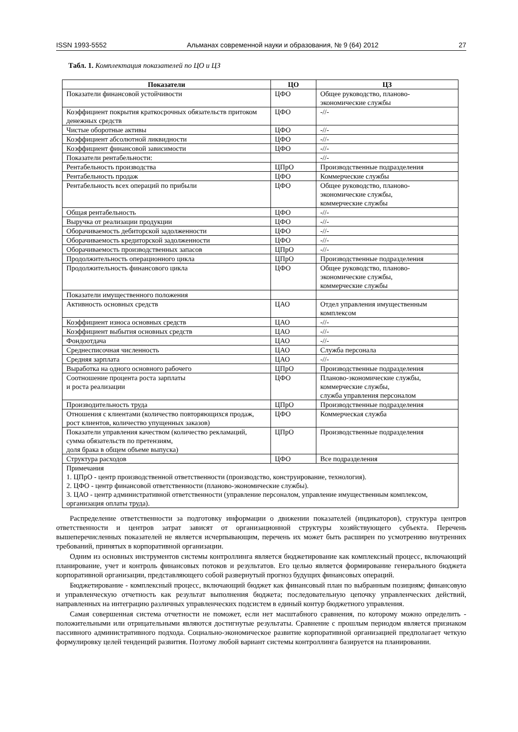ISSN 1993-5552 Альманах современной науки и образования, № 9 (64) 2012 27
Табл. 1. Комплектация показателей по ЦО и ЦЗ
| Показатели | ЦО | ЦЗ |
| --- | --- | --- |
| Показатели финансовой устойчивости | ЦФО | Общее руководство, планово-экономические службы |
| Коэффициент покрытия краткосрочных обязательств притоком денежных средств | ЦФО | -//- |
| Чистые оборотные активы | ЦФО | -//- |
| Коэффициент абсолютной ликвидности | ЦФО | -//- |
| Коэффициент финансовой зависимости | ЦФО | -//- |
| Показатели рентабельности: | | -//- |
| Рентабельность производства | ЦПрО | Производственные подразделения |
| Рентабельность продаж | ЦФО | Коммерческие службы |
| Рентабельность всех операций по прибыли | ЦФО | Общее руководство, планово-экономические службы, коммерческие службы |
| Общая рентабельность | ЦФО | -//- |
| Выручка от реализации продукции | ЦФО | -//- |
| Оборачиваемость дебиторской задолженности | ЦФО | -//- |
| Оборачиваемость кредиторской задолженности | ЦФО | -//- |
| Оборачиваемость производственных запасов | ЦПрО | -//- |
| Продолжительность операционного цикла | ЦПрО | Производственные подразделения |
| Продолжительность финансового цикла | ЦФО | Общее руководство, планово-экономические службы, коммерческие службы |
| Показатели имущественного положения | | |
| Активность основных средств | ЦАО | Отдел управления имущественным комплексом |
| Коэффициент износа основных средств | ЦАО | -//- |
| Коэффициент выбытия основных средств | ЦАО | -//- |
| Фондоотдача | ЦАО | -//- |
| Среднесписочная численность | ЦАО | Служба персонала |
| Средняя зарплата | ЦАО | -//- |
| Выработка на одного основного рабочего | ЦПрО | Производственные подразделения |
| Соотношение процента роста зарплаты и роста реализации | ЦФО | Планово-экономические службы, коммерческие службы, служба управления персоналом |
| Производительность труда | ЦПрО | Производственные подразделения |
| Отношения с клиентами (количество повторяющихся продаж, рост клиентов, количество упущенных заказов) | ЦФО | Коммерческая служба |
| Показатели управления качеством (количество рекламаций, сумма обязательств по претензиям, доля брака в общем объеме выпуска) | ЦПрО | Производственные подразделения |
| Структура расходов | ЦФО | Все подразделения |
| Примечания 1. ЦПрО - центр производственной ответственности (производство, конструирование, технология). 2. ЦФО - центр финансовой ответственности (планово-экономические службы). 3. ЦАО - центр административной ответственности (управление персоналом, управление имущественным комплексом, организация оплаты труда). | | |
Распределение ответственности за подготовку информации о движении показателей (индикаторов), структура центров ответственности и центров затрат зависят от организационной структуры хозяйствующего субъекта. Перечень вышеперечисленных показателей не является исчерпывающим, перечень их может быть расширен по усмотрению внутренних требований, принятых в корпоративной организации.
Одним из основных инструментов системы контроллинга является бюджетирование как комплексный процесс, включающий планирование, учет и контроль финансовых потоков и результатов. Его целью является формирование генерального бюджета корпоративной организации, представляющего собой развернутый прогноз будущих финансовых операций.
Бюджетирование - комплексный процесс, включающий бюджет как финансовый план по выбранным позициям; финансовую и управленческую отчетность как результат выполнения бюджета; последовательную цепочку управленческих действий, направленных на интеграцию различных управленческих подсистем в единый контур бюджетного управления.
Самая совершенная система отчетности не поможет, если нет масштабного сравнения, по которому можно определить - положительными или отрицательными являются достигнутые результаты. Сравнение с прошлым периодом является признаком пассивного административного подхода. Социально-экономическое развитие корпоративной организацией предполагает четкую формулировку целей тенденций развития. Поэтому любой вариант системы контроллинга базируется на планировании.